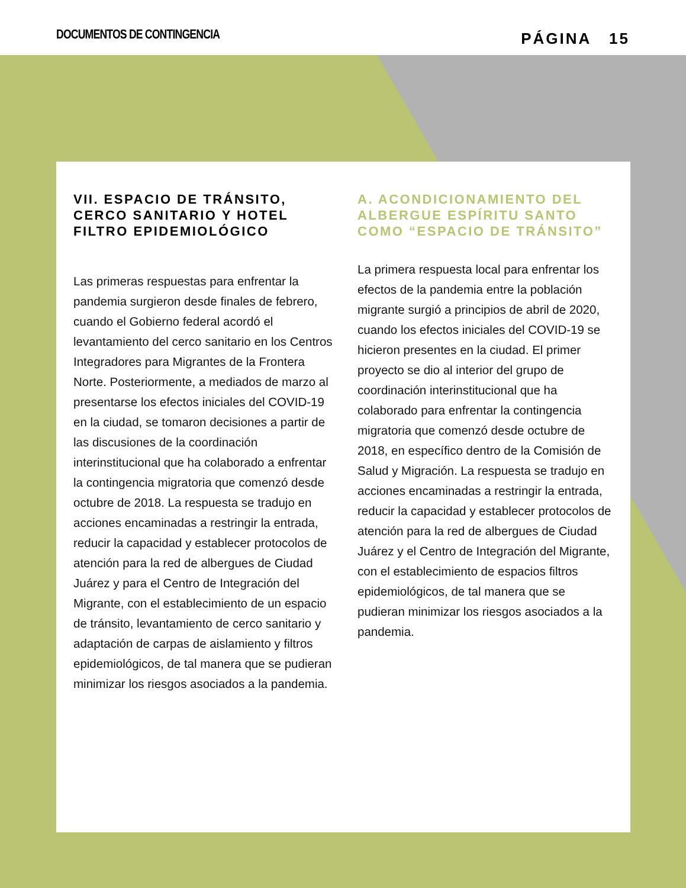DOCUMENTOS DE CONTINGENCIA
PÁGINA 15
VII. ESPACIO DE TRÁNSITO, CERCO SANITARIO Y HOTEL FILTRO EPIDEMIOLÓGICO
Las primeras respuestas para enfrentar la pandemia surgieron desde finales de febrero, cuando el Gobierno federal acordó el levantamiento del cerco sanitario en los Centros Integradores para Migrantes de la Frontera Norte. Posteriormente, a mediados de marzo al presentarse los efectos iniciales del COVID-19 en la ciudad, se tomaron decisiones a partir de las discusiones de la coordinación interinstitucional que ha colaborado a enfrentar la contingencia migratoria que comenzó desde octubre de 2018. La respuesta se tradujo en acciones encaminadas a restringir la entrada, reducir la capacidad y establecer protocolos de atención para la red de albergues de Ciudad Juárez y para el Centro de Integración del Migrante, con el establecimiento de un espacio de tránsito, levantamiento de cerco sanitario y adaptación de carpas de aislamiento y filtros epidemiológicos, de tal manera que se pudieran minimizar los riesgos asociados a la pandemia.
A. ACONDICIONAMIENTO DEL ALBERGUE ESPÍRITU SANTO COMO “ESPACIO DE TRÁNSITO”
La primera respuesta local para enfrentar los efectos de la pandemia entre la población migrante surgió a principios de abril de 2020, cuando los efectos iniciales del COVID-19 se hicieron presentes en la ciudad. El primer proyecto se dio al interior del grupo de coordinación interinstitucional que ha colaborado para enfrentar la contingencia migratoria que comenzó desde octubre de 2018, en específico dentro de la Comisión de Salud y Migración. La respuesta se tradujo en acciones encaminadas a restringir la entrada, reducir la capacidad y establecer protocolos de atención para la red de albergues de Ciudad Juárez y el Centro de Integración del Migrante, con el establecimiento de espacios filtros epidemiológicos, de tal manera que se pudieran minimizar los riesgos asociados a la pandemia.